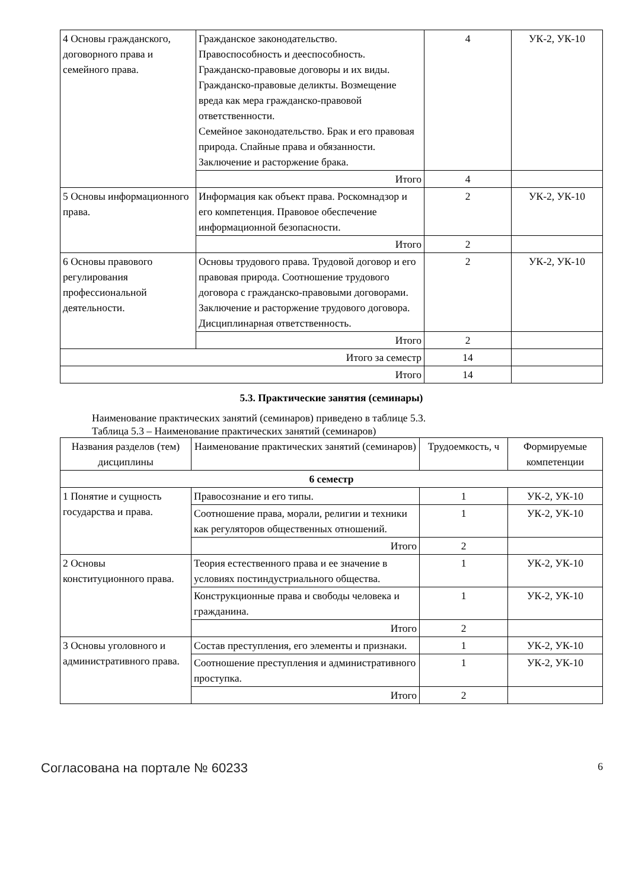| 4 Основы гражданского, договорного права и семейного права. | Гражданское законодательство. Правоспособность и дееспособность. Гражданско-правовые договоры и их виды. Гражданско-правовые деликты. Возмещение вреда как мера гражданско-правовой ответственности. Семейное законодательство. Брак и его правовая природа. Спайные права и обязанности. Заключение и расторжение брака. | 4 | УК-2, УК-10 |
| | Итого | 4 | |
| 5 Основы информационного права. | Информация как объект права. Роскомнадзор и его компетенция. Правовое обеспечение информационной безопасности. | 2 | УК-2, УК-10 |
| | Итого | 2 | |
| 6 Основы правового регулирования профессиональной деятельности. | Основы трудового права. Трудовой договор и его правовая природа. Соотношение трудового договора с гражданско-правовыми договорами. Заключение и расторжение трудового договора. Дисциплинарная ответственность. | 2 | УК-2, УК-10 |
| | Итого | 2 | |
| Итого за семестр | | 14 | |
| Итого | | 14 | |
5.3. Практические занятия (семинары)
Наименование практических занятий (семинаров) приведено в таблице 5.3.
Таблица 5.3 – Наименование практических занятий (семинаров)
| Названия разделов (тем) дисциплины | Наименование практических занятий (семинаров) | Трудоемкость, ч | Формируемые компетенции |
| --- | --- | --- | --- |
| 6 семестр | | | |
| 1 Понятие и сущность государства и права. | Правосознание и его типы. | 1 | УК-2, УК-10 |
| | Соотношение права, морали, религии и техники как регуляторов общественных отношений. | 1 | УК-2, УК-10 |
| | Итого | 2 | |
| 2 Основы конституционного права. | Теория естественного права и ее значение в условиях постиндустриального общества. | 1 | УК-2, УК-10 |
| | Конструкционные права и свободы человека и гражданина. | 1 | УК-2, УК-10 |
| | Итого | 2 | |
| 3 Основы уголовного и административного права. | Состав преступления, его элементы и признаки. | 1 | УК-2, УК-10 |
| | Соотношение преступления и административного проступка. | 1 | УК-2, УК-10 |
| | Итого | 2 | |
Согласована на портале № 60233 6